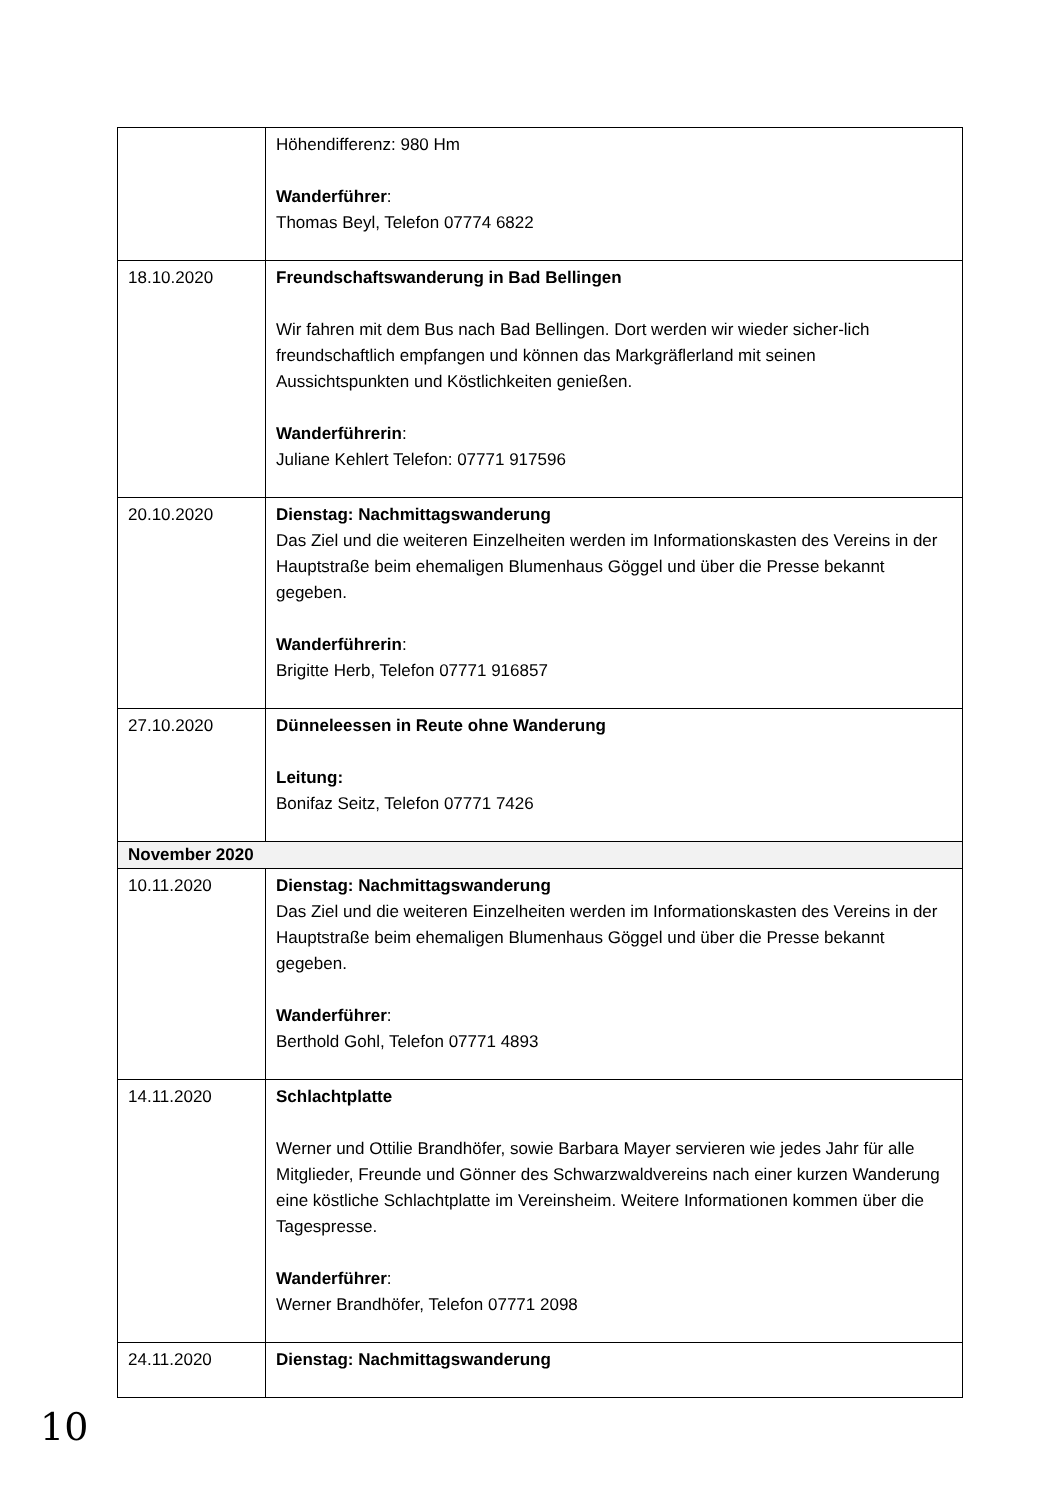| | Höhendifferenz: 980 Hm Wanderführer : Thomas Beyl, Telefon 07774 6822 |
| 18.10.2020 | Freundschaftswanderung in Bad Bellingen Wir fahren mit dem Bus nach Bad Bellingen. Dort werden wir wieder sicher-lich freundschaftlich empfangen und können das Markgräflerland mit seinen Aussichtspunkten und Köstlichkeiten genießen. Wanderführerin : Juliane Kehlert Telefon: 07771 917596 |
| 20.10.2020 | Dienstag: Nachmittagswanderung Das Ziel und die weiteren Einzelheiten werden im Informationskasten des Vereins in der Hauptstraße beim ehemaligen Blumenhaus Göggel und über die Presse bekannt gegeben. Wanderführerin : Brigitte Herb, Telefon 07771 916857 |
| 27.10.2020 | Dünneleessen in Reute ohne Wanderung Leitung: Bonifaz Seitz, Telefon 07771 7426 |
| November 2020 | |
| 10.11.2020 | Dienstag: Nachmittagswanderung Das Ziel und die weiteren Einzelheiten werden im Informationskasten des Vereins in der Hauptstraße beim ehemaligen Blumenhaus Göggel und über die Presse bekannt gegeben. Wanderführer : Berthold Gohl, Telefon 07771 4893 |
| 14.11.2020 | Schlachtplatte Werner und Ottilie Brandhöfer, sowie Barbara Mayer servieren wie jedes Jahr für alle Mitglieder, Freunde und Gönner des Schwarzwaldvereins nach einer kurzen Wanderung eine köstliche Schlachtplatte im Vereinsheim. Weitere Informationen kommen über die Tagespresse. Wanderführer : Werner Brandhöfer, Telefon 07771 2098 |
| 24.11.2020 | Dienstag: Nachmittagswanderung |
10